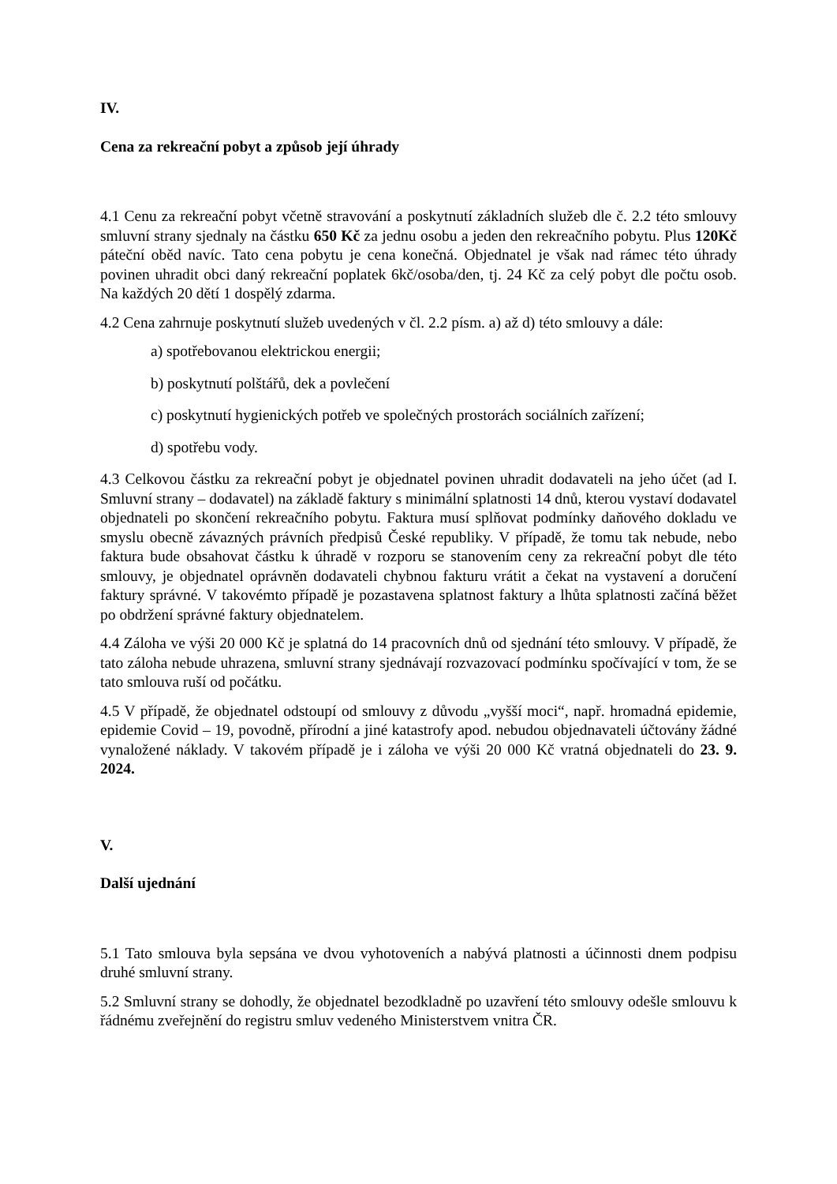IV.
Cena za rekreační pobyt a způsob její úhrady
4.1 Cenu za rekreační pobyt včetně stravování a poskytnutí základních služeb dle č. 2.2 této smlouvy smluvní strany sjednaly na částku 650 Kč za jednu osobu a jeden den rekreačního pobytu. Plus 120Kč páteční oběd navíc. Tato cena pobytu je cena konečná. Objednatel je však nad rámec této úhrady povinen uhradit obci daný rekreační poplatek 6kč/osoba/den, tj. 24 Kč za celý pobyt dle počtu osob. Na každých 20 dětí 1 dospělý zdarma.
4.2 Cena zahrnuje poskytnutí služeb uvedených v čl. 2.2 písm. a) až d) této smlouvy a dále:
a) spotřebovanou elektrickou energii;
b) poskytnutí polštářů, dek a povlečení
c) poskytnutí hygienických potřeb ve společných prostorách sociálních zařízení;
d) spotřebu vody.
4.3 Celkovou částku za rekreační pobyt je objednatel povinen uhradit dodavateli na jeho účet (ad I. Smluvní strany – dodavatel) na základě faktury s minimální splatnosti 14 dnů, kterou vystaví dodavatel objednateli po skončení rekreačního pobytu. Faktura musí splňovat podmínky daňového dokladu ve smyslu obecně závazných právních předpisů České republiky. V případě, že tomu tak nebude, nebo faktura bude obsahovat částku k úhradě v rozporu se stanovením ceny za rekreační pobyt dle této smlouvy, je objednatel oprávněn dodavateli chybnou fakturu vrátit a čekat na vystavení a doručení faktury správné. V takovémto případě je pozastavena splatnost faktury a lhůta splatnosti začíná běžet po obdržení správné faktury objednatelem.
4.4 Záloha ve výši 20 000 Kč je splatná do 14 pracovních dnů od sjednání této smlouvy. V případě, že tato záloha nebude uhrazena, smluvní strany sjednávají rozvazovací podmínku spočívající v tom, že se tato smlouva ruší od počátku.
4.5 V případě, že objednatel odstoupí od smlouvy z důvodu „vyšší moci“, např. hromadná epidemie, epidemie Covid – 19, povodně, přírodní a jiné katastrofy apod. nebudou objednavateli účtovány žádné vynaložené náklady. V takovém případě je i záloha ve výši 20 000 Kč vratná objednateli do 23. 9. 2024.
V.
Další ujednání
5.1 Tato smlouva byla sepsána ve dvou vyhotoveních a nabývá platnosti a účinnosti dnem podpisu druhé smluvní strany.
5.2 Smluvní strany se dohodly, že objednatel bezodkladně po uzavření této smlouvy odešle smlouvu k řádnému zveřejnění do registru smluv vedeného Ministerstvem vnitra ČR.